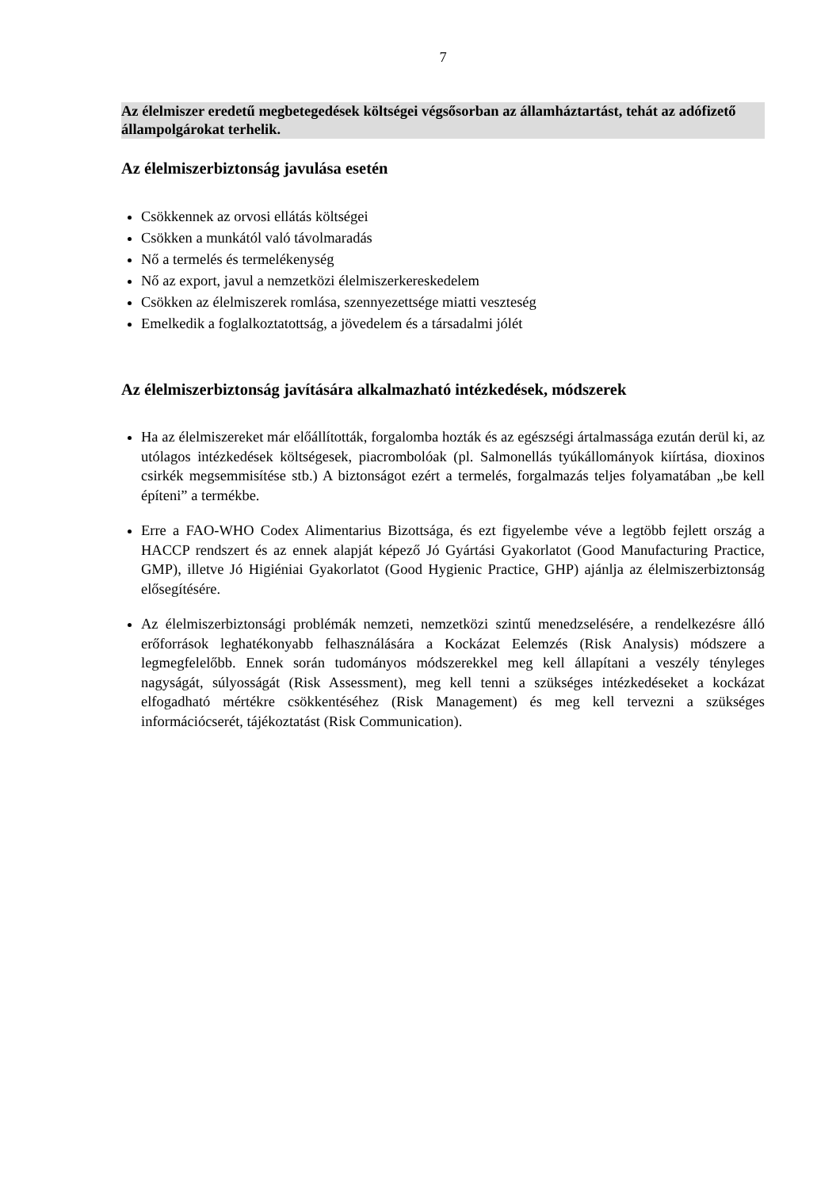7
Az élelmiszer eredetű megbetegedések költségei végsősorban az államháztartást, tehát az adófizető állampolgárokat terhelik.
Az élelmiszerbiztonság javulása esetén
Csökkennek az orvosi ellátás költségei
Csökken a munkától való távolmaradás
Nő a termelés és termelékenység
Nő az export, javul a nemzetközi élelmiszerkereskedelem
Csökken az élelmiszerek romlása, szennyezettsége miatti veszteség
Emelkedik a foglalkoztatottság, a jövedelem és a társadalmi jólét
Az élelmiszerbiztonság javítására alkalmazható intézkedések, módszerek
Ha az élelmiszereket már előállították, forgalomba hozták és az egészségi ártalmassága ezután derül ki, az utólagos intézkedések költségesek, piacrombolóak (pl. Salmonellás tyúkállományok kiírtása, dioxinos csirkék megsemmisítése stb.) A biztonságot ezért a termelés, forgalmazás teljes folyamatában „be kell építeni” a termékbe.
Erre a FAO-WHO Codex Alimentarius Bizottsága, és ezt figyelembe véve a legtöbb fejlett ország a HACCP rendszert és az ennek alapját képező Jó Gyártási Gyakorlatot (Good Manufacturing Practice, GMP), illetve Jó Higiéniai Gyakorlatot (Good Hygienic Practice, GHP) ajánlja az élelmiszerbiztonság elősegítésére.
Az élelmiszerbiztonsági problémák nemzeti, nemzetközi szintű menedzselésére, a rendelkezésre álló erőforrások leghatékonyabb felhasználására a Kockázat Eelemzés (Risk Analysis) módszere a legmegfelelőbb. Ennek során tudományos módszerekkel meg kell állapítani a veszély tényleges nagyságát, súlyosságát (Risk Assessment), meg kell tenni a szükséges intézkedéseket a kockázat elfogadható mértékre csökkentéséhez (Risk Management) és meg kell tervezni a szükséges információcserét, tájékoztatást (Risk Communication).